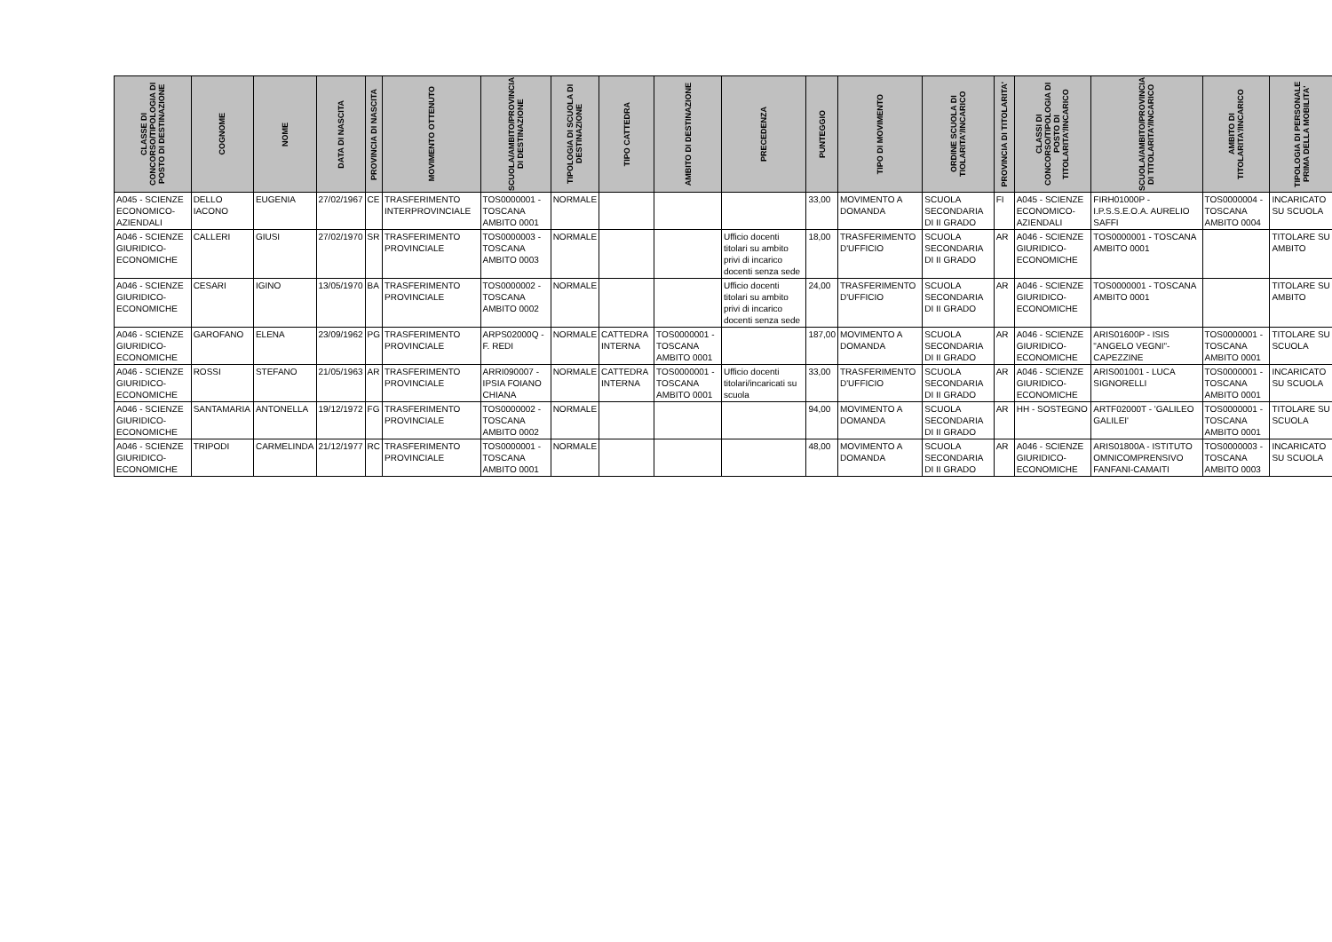| CLASSE DI CONCORSO/TIPOLOGIA DI POSTO DI DESTINAZIONE | COGNOME | NOME | DATA DI NASCITA | PROVINCIA DI NASCITA | MOVIMENTO OTTENUTO | SCUOLA/AMBITO/PROVINCIA DI DESTINAZIONE | TIPOLOGIA DI SCUOLA DI DESTINAZIONE | TIPO CATTEDRA | AMBITO DI DESTINAZIONE | PRECEDENZA | PUNTEGGIO | TIPO DI MOVIMENTO | ORDINE SCUOLA DI TIOLARITA'/INCARICO | PROVINCIA DI TITOLARITA' | CLASSI DI CONCORSO/TIPOLOGIA DI POSTO DI TITOLARITA'/INCARICO | SCUOLA/AMBITO/PROVINCIA DI TITOLARITA'/INCARICO | AMBITO DI TITOLARITA'/INCARICO | TIPOLOGIA DI PERSONALE PRIMA DELLA MOBILITA' |
| --- | --- | --- | --- | --- | --- | --- | --- | --- | --- | --- | --- | --- | --- | --- | --- | --- | --- | --- |
| A045 - SCIENZE ECONOMICO-AZIENDALI | DELLO IACONO | EUGENIA | 27/02/1967 | CE | TRASFERIMENTO INTERPROVINCIALE | TOS0000001 - TOSCANA AMBITO 0001 | NORMALE | | | | 33,00 | MOVIMENTO A DOMANDA | SCUOLA SECONDARIA DI II GRADO | FI | A045 - SCIENZE ECONOMICO-AZIENDALI | FIRH01000P - I.P.S.S.E.O.A. AURELIO SAFFI | TOS0000004 - TOSCANA AMBITO 0004 | INCARICATO SU SCUOLA |
| A046 - SCIENZE GIURIDICO-ECONOMICHE | CALLERI | GIUSI | 27/02/1970 | SR | TRASFERIMENTO PROVINCIALE | TOS0000003 - TOSCANA AMBITO 0003 | NORMALE | | | Ufficio docenti titolari su ambito privi di incarico docenti senza sede | 18,00 | TRASFERIMENTO D'UFFICIO | SCUOLA SECONDARIA DI II GRADO | AR | A046 - SCIENZE GIURIDICO-ECONOMICHE | TOS0000001 - TOSCANA AMBITO 0001 | | TITOLARE SU AMBITO |
| A046 - SCIENZE GIURIDICO-ECONOMICHE | CESARI | IGINO | 13/05/1970 | BA | TRASFERIMENTO PROVINCIALE | TOS0000002 - TOSCANA AMBITO 0002 | NORMALE | | | Ufficio docenti titolari su ambito privi di incarico docenti senza sede | 24,00 | TRASFERIMENTO D'UFFICIO | SCUOLA SECONDARIA DI II GRADO | AR | A046 - SCIENZE GIURIDICO-ECONOMICHE | TOS0000001 - TOSCANA AMBITO 0001 | | TITOLARE SU AMBITO |
| A046 - SCIENZE GIURIDICO-ECONOMICHE | GAROFANO | ELENA | 23/09/1962 | PG | TRASFERIMENTO PROVINCIALE | ARPS02000Q - F. REDI | NORMALE | CATTEDRA INTERNA | TOS0000001 - TOSCANA AMBITO 0001 | | 187,00 | MOVIMENTO A DOMANDA | SCUOLA SECONDARIA DI II GRADO | AR | A046 - SCIENZE GIURIDICO-ECONOMICHE | ARIS01600P - ISIS "ANGELO VEGNI"-CAPEZZINE | TOS0000001 - TOSCANA AMBITO 0001 | TITOLARE SU SCUOLA |
| A046 - SCIENZE GIURIDICO-ECONOMICHE | ROSSI | STEFANO | 21/05/1963 | AR | TRASFERIMENTO PROVINCIALE | ARRI090007 - IPSIA FOIANO CHIANA | NORMALE | CATTEDRA INTERNA | TOS0000001 - TOSCANA AMBITO 0001 | Ufficio docenti titolari/incaricati su scuola | 33,00 | TRASFERIMENTO D'UFFICIO | SCUOLA SECONDARIA DI II GRADO | AR | A046 - SCIENZE GIURIDICO-ECONOMICHE | ARIS001001 - LUCA SIGNORELLI | TOS0000001 - TOSCANA AMBITO 0001 | INCARICATO SU SCUOLA |
| A046 - SCIENZE GIURIDICO-ECONOMICHE | SANTAMARIA | ANTONELLA | 19/12/1972 | FG | TRASFERIMENTO PROVINCIALE | TOS0000002 - TOSCANA AMBITO 0002 | NORMALE | | | | 94,00 | MOVIMENTO A DOMANDA | SCUOLA SECONDARIA DI II GRADO | AR | HH - SOSTEGNO | ARTF02000T - 'GALILEO GALILEI' | TOS0000001 - TOSCANA AMBITO 0001 | TITOLARE SU SCUOLA |
| A046 - SCIENZE GIURIDICO-ECONOMICHE | TRIPODI | CARMELINDA | 21/12/1977 | RC | TRASFERIMENTO PROVINCIALE | TOS0000001 - TOSCANA AMBITO 0001 | NORMALE | | | | 48,00 | MOVIMENTO A DOMANDA | SCUOLA SECONDARIA DI II GRADO | AR | A046 - SCIENZE GIURIDICO-ECONOMICHE | ARIS01800A - ISTITUTO OMNICOMPRENSIVO FANFANI-CAMAITI | TOS0000003 - TOSCANA AMBITO 0003 | INCARICATO SU SCUOLA |